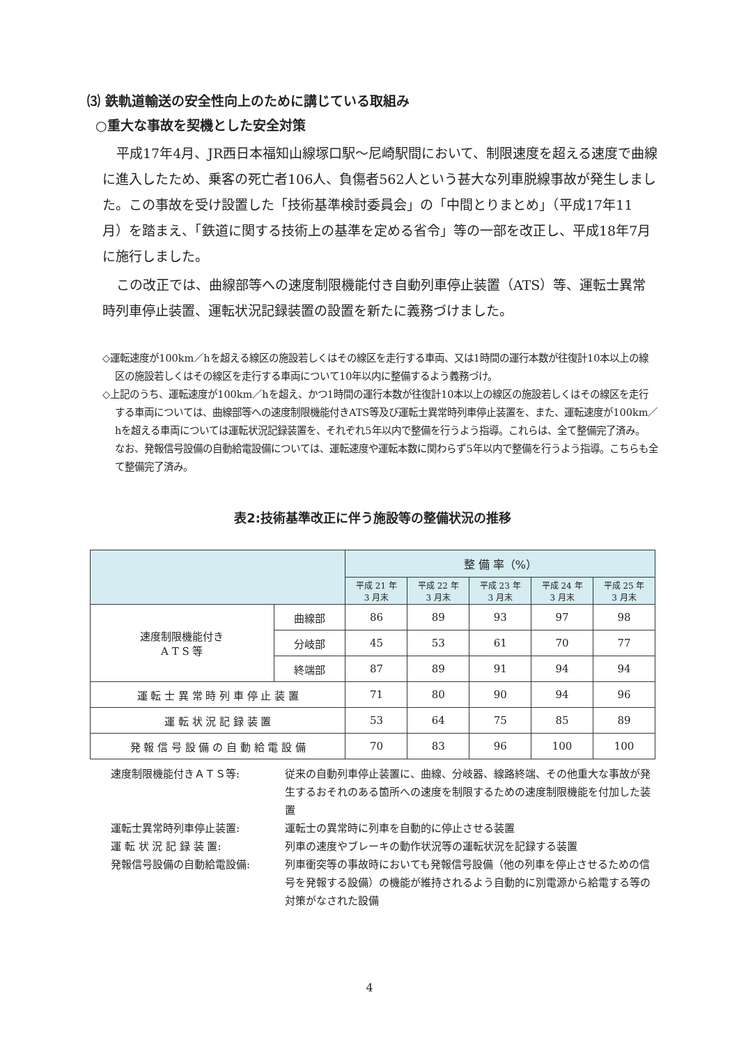⑶ 鉄軌道輸送の安全性向上のために講じている取組み
○重大な事故を契機とした安全対策
平成17年4月、JR西日本福知山線塚口駅～尼崎駅間において、制限速度を超える速度で曲線に進入したため、乗客の死亡者106人、負傷者562人という甚大な列車脱線事故が発生しました。この事故を受け設置した「技術基準検討委員会」の「中間とりまとめ」（平成17年11月）を踏まえ、「鉄道に関する技術上の基準を定める省令」等の一部を改正し、平成18年7月に施行しました。
この改正では、曲線部等への速度制限機能付き自動列車停止装置（ATS）等、運転士異常時列車停止装置、運転状況記録装置の設置を新たに義務づけました。
◇運転速度が100km／hを超える線区の施設若しくはその線区を走行する車両、又は1時間の運行本数が往復計10本以上の線区の施設若しくはその線区を走行する車両について10年以内に整備するよう義務づけ。
◇上記のうち、運転速度が100km／hを超え、かつ1時間の運行本数が往復計10本以上の線区の施設若しくはその線区を走行する車両については、曲線部等への速度制限機能付きATS等及び運転士異常時列車停止装置を、また、運転速度が100km／hを超える車両については運転状況記録装置を、それぞれ5年以内で整備を行うよう指導。これらは、全て整備完了済み。
なお、発報信号設備の自動給電設備については、運転速度や運転本数に関わらず5年以内で整備を行うよう指導。こちらも全て整備完了済み。
表2:技術基準改正に伴う施設等の整備状況の推移
| | | 整 備 率（%） | | | | |
| --- | --- | --- | --- | --- | --- | --- |
| | | 平成 21 年 3 月末 | 平成 22 年 3 月末 | 平成 23 年 3 月末 | 平成 24 年 3 月末 | 平成 25 年 3 月末 |
| 速度制限機能付き A T S 等 | 曲線部 | 86 | 89 | 93 | 97 | 98 |
| | 分岐部 | 45 | 53 | 61 | 70 | 77 |
| | 終端部 | 87 | 89 | 91 | 94 | 94 |
| 運 転 士 異 常 時 列 車 停 止 装 置 | | 71 | 80 | 90 | 94 | 96 |
| 運 転 状 況 記 録 装 置 | | 53 | 64 | 75 | 85 | 89 |
| 発 報 信 号 設 備 の 自 動 給 電 設 備 | | 70 | 83 | 96 | 100 | 100 |
速度制限機能付きＡＴＳ等: 従来の自動列車停止装置に、曲線、分岐器、線路終端、その他重大な事故が発生するおそれのある箇所への速度を制限するための速度制限機能を付加した装置
運転士異常時列車停止装置: 運転士の異常時に列車を自動的に停止させる装置
運 転 状 況 記 録 装 置: 列車の速度やブレーキの動作状況等の運転状況を記録する装置
発報信号設備の自動給電設備: 列車衝突等の事故時においても発報信号設備（他の列車を停止させるための信号を発報する設備）の機能が維持されるよう自動的に別電源から給電する等の対策がなされた設備
4